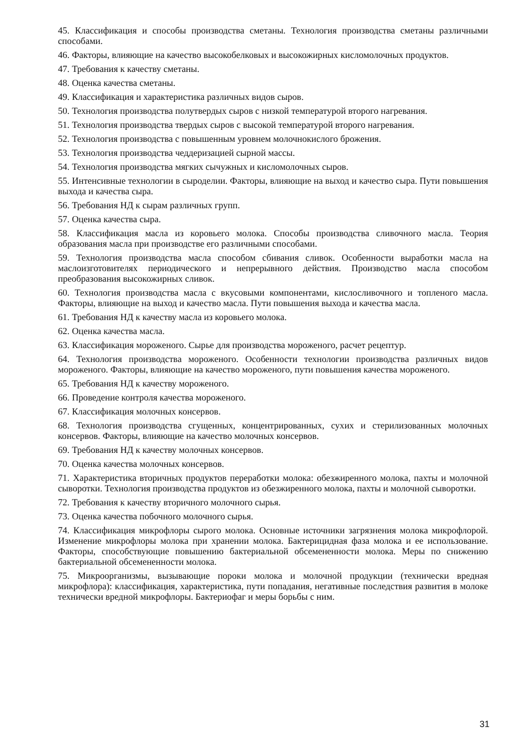45. Классификация и способы производства сметаны. Технология производства сметаны различными способами.
46. Факторы, влияющие на качество высокобелковых и высокожирных кисломолочных продуктов.
47. Требования к качеству сметаны.
48. Оценка качества сметаны.
49. Классификация и характеристика различных видов сыров.
50. Технология производства полутвердых сыров с низкой температурой второго нагревания.
51. Технология производства твердых сыров с высокой температурой второго нагревания.
52. Технология производства с повышенным уровнем молочнокислого брожения.
53. Технология производства чеддеризацией сырной массы.
54. Технология производства мягких сычужных и кисломолочных сыров.
55. Интенсивные технологии в сыроделии. Факторы, влияющие на выход и качество сыра. Пути повышения выхода и качества сыра.
56. Требования НД к сырам различных групп.
57. Оценка качества сыра.
58. Классификация масла из коровьего молока. Способы производства сливочного масла. Теория образования масла при производстве его различными способами.
59. Технология производства масла способом сбивания сливок. Особенности выработки масла на маслоизготовителях периодического и непрерывного действия. Производство масла способом преобразования высокожирных сливок.
60. Технология производства масла с вкусовыми компонентами, кислосливочного и топленого масла. Факторы, влияющие на выход и качество масла. Пути повышения выхода и качества масла.
61. Требования НД к качеству масла из коровьего молока.
62. Оценка качества масла.
63. Классификация мороженого. Сырье для производства мороженого, расчет рецептур.
64. Технология производства мороженого. Особенности технологии производства различных видов мороженого. Факторы, влияющие на качество мороженого, пути повышения качества мороженого.
65. Требования НД к качеству мороженого.
66. Проведение контроля качества мороженого.
67. Классификация молочных консервов.
68. Технология производства сгущенных, концентрированных, сухих и стерилизованных молочных консервов. Факторы, влияющие на качество молочных консервов.
69. Требования НД к качеству молочных консервов.
70. Оценка качества молочных консервов.
71. Характеристика вторичных продуктов переработки молока: обезжиренного молока, пахты и молочной сыворотки. Технология производства продуктов из обезжиренного молока, пахты и молочной сыворотки.
72. Требования к качеству вторичного молочного сырья.
73. Оценка качества побочного молочного сырья.
74. Классификация микрофлоры сырого молока. Основные источники загрязнения молока микрофлорой. Изменение микрофлоры молока при хранении молока. Бактерицидная фаза молока и ее использование. Факторы, способствующие повышению бактериальной обсемененности молока. Меры по снижению бактериальной обсемененности молока.
75. Микроорганизмы, вызывающие пороки молока и молочной продукции (технически вредная микрофлора): классификация, характеристика, пути попадания, негативные последствия развития в молоке технически вредной микрофлоры. Бактериофаг и меры борьбы с ним.
31